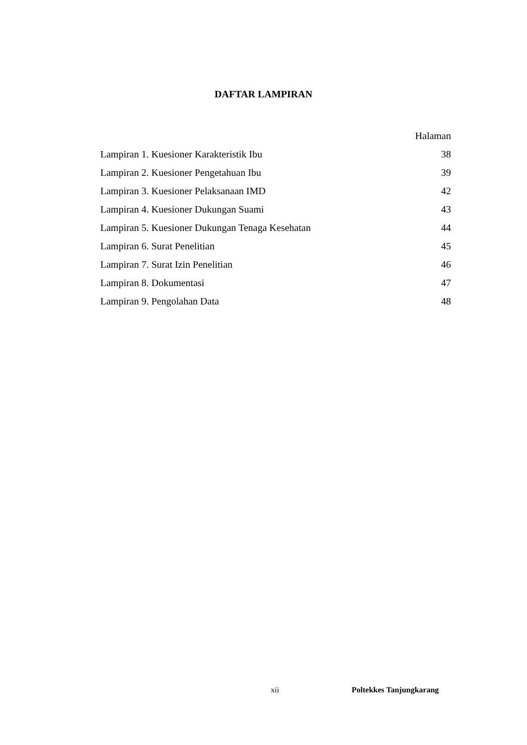DAFTAR LAMPIRAN
Halaman
Lampiran 1. Kuesioner Karakteristik Ibu 38
Lampiran 2. Kuesioner Pengetahuan Ibu 39
Lampiran 3. Kuesioner Pelaksanaan IMD 42
Lampiran 4. Kuesioner Dukungan Suami 43
Lampiran 5. Kuesioner Dukungan Tenaga Kesehatan 44
Lampiran 6. Surat Penelitian 45
Lampiran 7. Surat Izin Penelitian 46
Lampiran 8. Dokumentasi 47
Lampiran 9. Pengolahan Data 48
xii Poltekkes Tanjungkarang